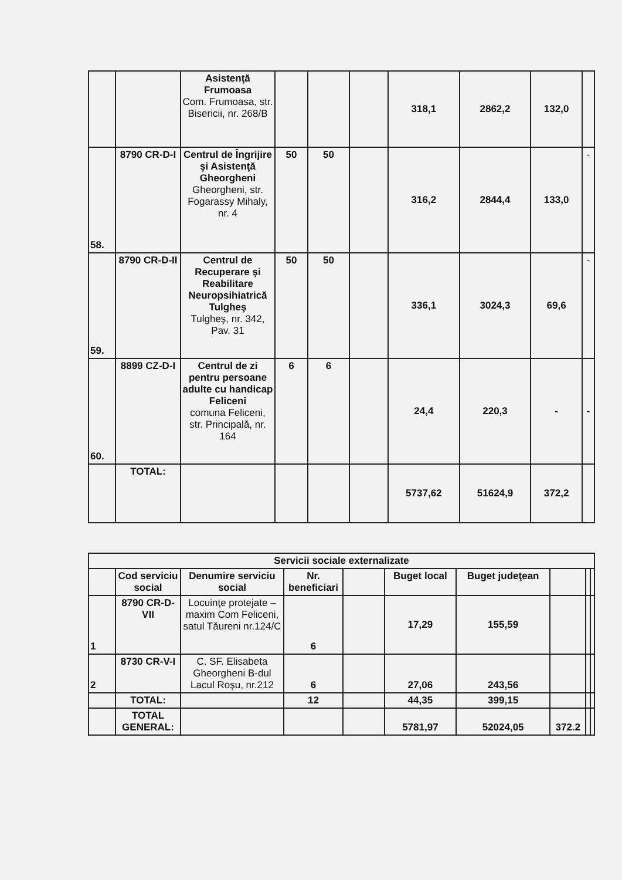| | | Asistenţă Frumoasa Com. Frumoasa, str. Bisericii, nr. 268/B | | | | 318,1 | 2862,2 | 132,0 | |
| 58. | 8790 CR-D-I | Centrul de Îngrijire şi Asistenţă Gheorgheni Gheorgheni, str. Fogarassy Mihaly, nr. 4 | 50 | 50 | | 316,2 | 2844,4 | 133,0 | - |
| 59. | 8790 CR-D-II | Centrul de Recuperare şi Reabilitare Neuropsihiatrică Tulgheş Tulgheş, nr. 342, Pav. 31 | 50 | 50 | | 336,1 | 3024,3 | 69,6 | - |
| 60. | 8899 CZ-D-I | Centrul de zi pentru persoane adulte cu handicap Feliceni comuna Feliceni, str. Principală, nr. 164 | 6 | 6 | | 24,4 | 220,3 | - | - |
| | TOTAL: | | | | | 5737,62 | 51624,9 | 372,2 | |
| Servicii sociale externalizate | | | | | | | | | |
| --- | --- | --- | --- | --- | --- | --- | --- | --- | --- |
| | Cod serviciu social | Denumire serviciu social | Nr. beneficiari | | Buget local | Buget judeţean | | | |
| 1 | 8790 CR-D-VII | Locuinţe protejate – maxim Com Feliceni, satul Tăureni nr.124/C | 6 | | 17,29 | 155,59 | | | |
| 2 | 8730 CR-V-I | C. SF. Elisabeta Gheorgheni B-dul Lacul Roşu, nr.212 | 6 | | 27,06 | 243,56 | | | |
| | TOTAL: | | 12 | | 44,35 | 399,15 | | | |
| | TOTAL GENERAL: | | | | 5781,97 | 52024,05 | 372.2 | | |